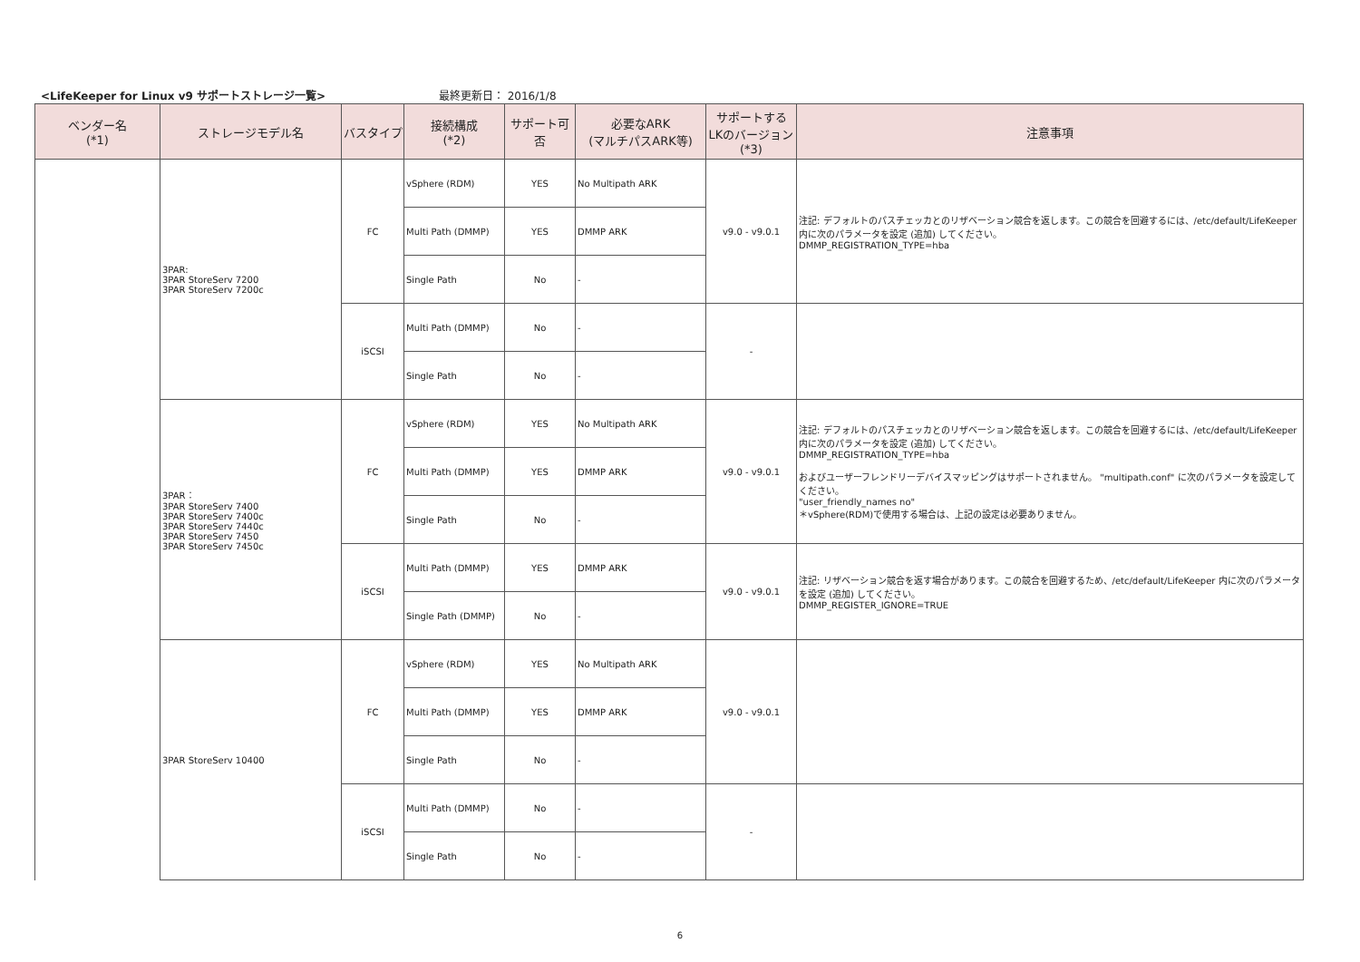<LifeKeeper for Linux v9 サポートストレージ一覧> 最終更新日： 2016/1/8
| ベンダー名 (*1) | ストレージモデル名 | バスタイプ | 接続構成 (*2) | サポート可否 | 必要なARK (マルチパスARK等) | サポートする LKのバージョン (*3) | 注意事項 |
| --- | --- | --- | --- | --- | --- | --- | --- |
| | 3PAR: 3PAR StoreServ 7200 3PAR StoreServ 7200c | FC | vSphere (RDM) | YES | No Multipath ARK | v9.0 - v9.0.1 | 注記: デフォルトのパスチェッカとのリザベーション競合を返します。この競合を回避するには、/etc/default/LifeKeeper 内に次のパラメータを設定 (追加) してください。 DMMP_REGISTRATION_TYPE=hba |
| | | | Multi Path (DMMP) | YES | DMMP ARK | | |
| | | | Single Path | No | - | | |
| | | iSCSI | Multi Path (DMMP) | No | - | - | |
| | | | Single Path | No | - | | |
| | 3PAR： 3PAR StoreServ 7400 3PAR StoreServ 7400c 3PAR StoreServ 7440c 3PAR StoreServ 7450 3PAR StoreServ 7450c | FC | vSphere (RDM) | YES | No Multipath ARK | v9.0 - v9.0.1 | 注記: デフォルトのパスチェッカとのリザベーション競合を返します。この競合を回避するには、/etc/default/LifeKeeper 内に次のパラメータを設定 (追加) してください。 DMMP_REGISTRATION_TYPE=hba およびユーザーフレンドリーデバイスマッピングはサポートされません。 "multipath.conf" に次のパラメータを設定してください。 "user_friendly_names no" ＊vSphere(RDM)で使用する場合は、上記の設定は必要ありません。 |
| | | | Multi Path (DMMP) | YES | DMMP ARK | | |
| | | | Single Path | No | - | | |
| | | iSCSI | Multi Path (DMMP) | YES | DMMP ARK | v9.0 - v9.0.1 | 注記: リザベーション競合を返す場合があります。この競合を回避するため、/etc/default/LifeKeeper 内に次のパラメータを設定 (追加) してください。 DMMP_REGISTER_IGNORE=TRUE |
| | | | Single Path (DMMP) | No | - | | |
| | 3PAR StoreServ 10400 | FC | vSphere (RDM) | YES | No Multipath ARK | v9.0 - v9.0.1 | |
| | | | Multi Path (DMMP) | YES | DMMP ARK | | |
| | | | Single Path | No | - | | |
| | | iSCSI | Multi Path (DMMP) | No | - | - | |
| | | | Single Path | No | - | | |
6